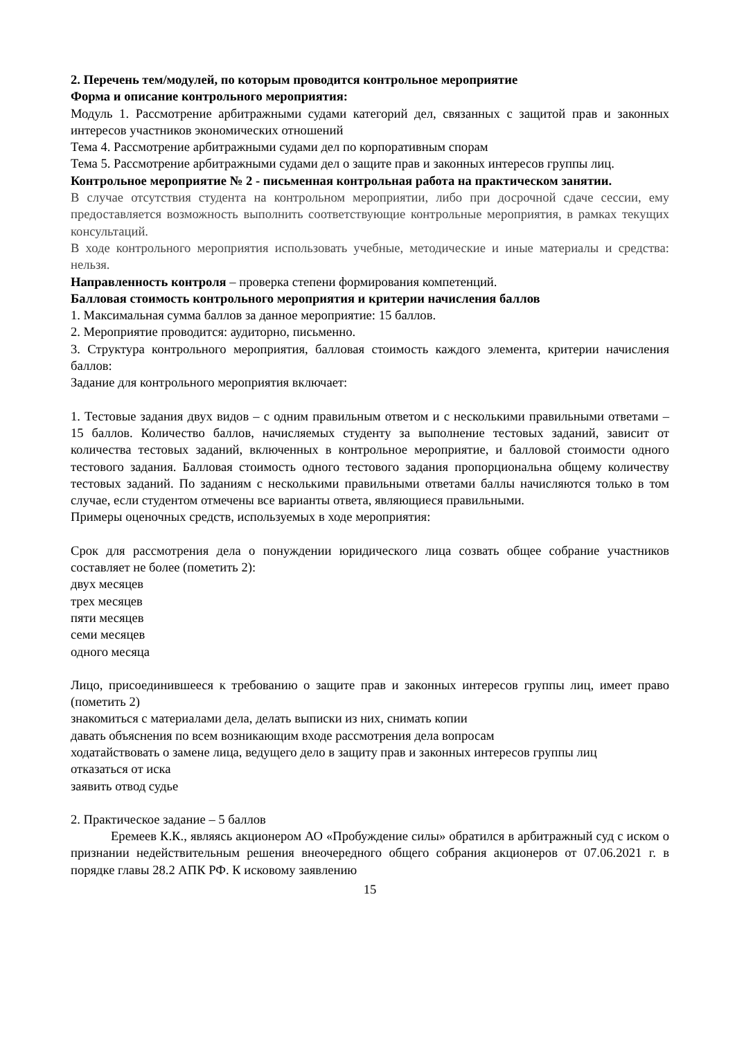2. Перечень тем/модулей, по которым проводится контрольное мероприятие
Форма и описание контрольного мероприятия:
Модуль 1. Рассмотрение арбитражными судами категорий дел, связанных с защитой прав и законных интересов участников экономических отношений
Тема 4. Рассмотрение арбитражными судами дел по корпоративным спорам
Тема 5. Рассмотрение арбитражными судами дел о защите прав и законных интересов группы лиц.
Контрольное мероприятие № 2 - письменная контрольная работа на практическом занятии.
В случае отсутствия студента на контрольном мероприятии, либо при досрочной сдаче сессии, ему предоставляется возможность выполнить соответствующие контрольные мероприятия, в рамках текущих консультаций.
В ходе контрольного мероприятия использовать учебные, методические и иные материалы и средства: нельзя.
Направленность контроля – проверка степени формирования компетенций.
Балловая стоимость контрольного мероприятия и критерии начисления баллов
1. Максимальная сумма баллов за данное мероприятие: 15 баллов.
2. Мероприятие проводится: аудиторно, письменно.
3. Структура контрольного мероприятия, балловая стоимость каждого элемента, критерии начисления баллов:
Задание для контрольного мероприятия включает:
1. Тестовые задания двух видов – с одним правильным ответом и с несколькими правильными ответами – 15 баллов. Количество баллов, начисляемых студенту за выполнение тестовых заданий, зависит от количества тестовых заданий, включенных в контрольное мероприятие, и балловой стоимости одного тестового задания. Балловая стоимость одного тестового задания пропорциональна общему количеству тестовых заданий. По заданиям с несколькими правильными ответами баллы начисляются только в том случае, если студентом отмечены все варианты ответа, являющиеся правильными.
Примеры оценочных средств, используемых в ходе мероприятия:
Срок для рассмотрения дела о понуждении юридического лица созвать общее собрание участников составляет не более (пометить 2):
двух месяцев
трех месяцев
пяти месяцев
семи месяцев
одного месяца
Лицо, присоединившееся к требованию о защите прав и законных интересов группы лиц, имеет право (пометить 2)
знакомиться с материалами дела, делать выписки из них, снимать копии
давать объяснения по всем возникающим входе рассмотрения дела вопросам
ходатайствовать о замене лица, ведущего дело в защиту прав и законных интересов группы лиц
отказаться от иска
заявить отвод судье
2. Практическое задание – 5 баллов
Еремеев К.К., являясь акционером АО «Пробуждение силы» обратился в арбитражный суд с иском о признании недействительным решения внеочередного общего собрания акционеров от 07.06.2021 г. в порядке главы 28.2 АПК РФ. К исковому заявлению
15